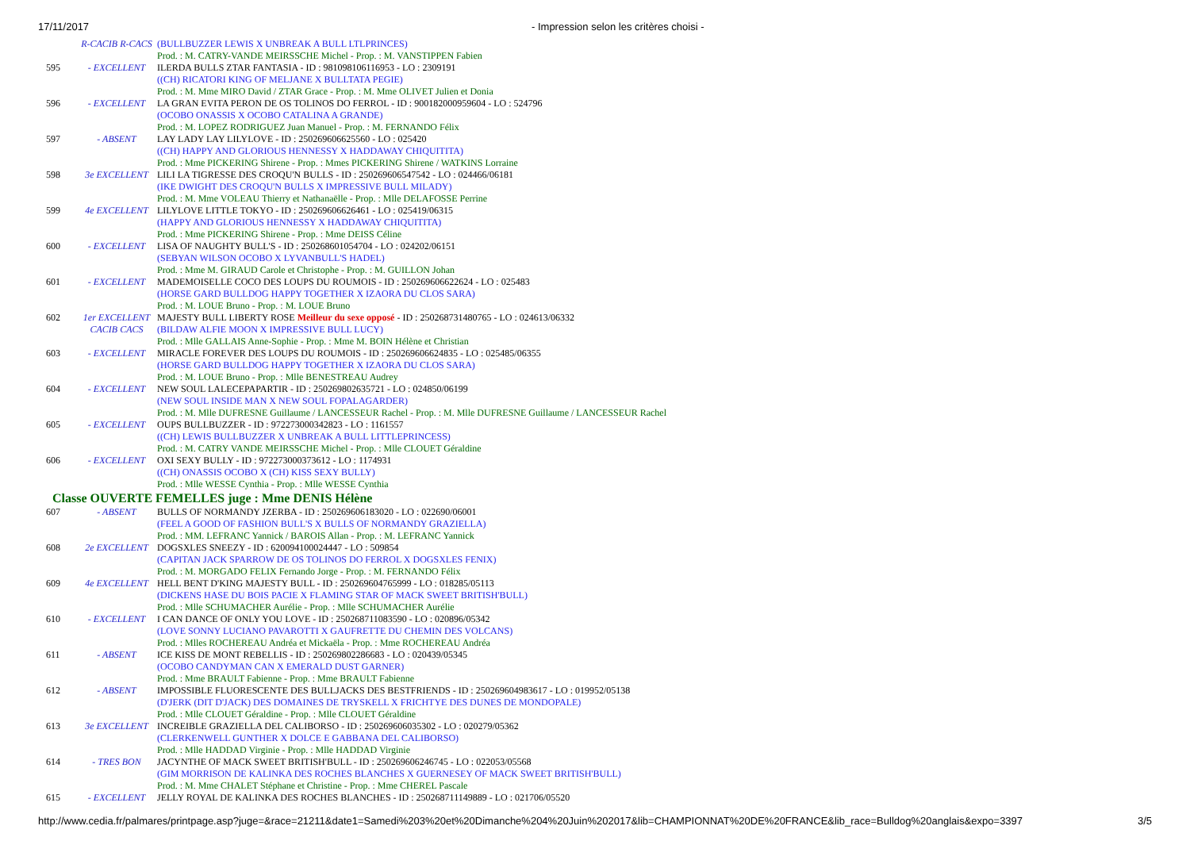17/11/2017 - Impression selon les critères choisi -
| | R-CACIB R-CACS | (BULLBUZZER LEWIS X UNBREAK A BULL LTLPRINCES) |
| | | Prod. : M. CATRY-VANDE MEIRSSCHE Michel - Prop. : M. VANSTIPPEN Fabien |
| 595 | - EXCELLENT | ILERDA BULLS ZTAR FANTASIA - ID : 981098106116953 - LO : 2309191 |
| | | ((CH) RICATORI KING OF MELJANE X BULLTATA PEGIE) |
| | | Prod. : M. Mme MIRO David / ZTAR Grace - Prop. : M. Mme OLIVET Julien et Donia |
| 596 | - EXCELLENT | LA GRAN EVITA PERON DE OS TOLINOS DO FERROL - ID : 900182000959604 - LO : 524796 |
| | | (OCOBO ONASSIS X OCOBO CATALINA A GRANDE) |
| | | Prod. : M. LOPEZ RODRIGUEZ Juan Manuel - Prop. : M. FERNANDO Félix |
| 597 | - ABSENT | LAY LADY LAY LILYLOVE - ID : 250269606625560 - LO : 025420 |
| | | ((CH) HAPPY AND GLORIOUS HENNESSY X HADDAWAY CHIQUITITA) |
| | | Prod. : Mme PICKERING Shirene - Prop. : Mmes PICKERING Shirene / WATKINS Lorraine |
| 598 | 3e EXCELLENT | LILI LA TIGRESSE DES CROQU'N BULLS - ID : 250269606547542 - LO : 024466/06181 |
| | | (IKE DWIGHT DES CROQU'N BULLS X IMPRESSIVE BULL MILADY) |
| | | Prod. : M. Mme VOLEAU Thierry et Nathanaëlle - Prop. : Mlle DELAFOSSE Perrine |
| 599 | 4e EXCELLENT | LILYLOVE LITTLE TOKYO - ID : 250269606626461 - LO : 025419/06315 |
| | | (HAPPY AND GLORIOUS HENNESSY X HADDAWAY CHIQUITITA) |
| | | Prod. : Mme PICKERING Shirene - Prop. : Mme DEISS Céline |
| 600 | - EXCELLENT | LISA OF NAUGHTY BULL'S - ID : 250268601054704 - LO : 024202/06151 |
| | | (SEBYAN WILSON OCOBO X LYVANBULL'S HADEL) |
| | | Prod. : Mme M. GIRAUD Carole et Christophe - Prop. : M. GUILLON Johan |
| 601 | - EXCELLENT | MADEMOISELLE COCO DES LOUPS DU ROUMOIS - ID : 250269606622624 - LO : 025483 |
| | | (HORSE GARD BULLDOG HAPPY TOGETHER X IZAORA DU CLOS SARA) |
| | | Prod. : M. LOUE Bruno - Prop. : M. LOUE Bruno |
| 602 | 1er EXCELLENT | MAJESTY BULL LIBERTY ROSE Meilleur du sexe opposé - ID : 250268731480765 - LO : 024613/06332 |
| | CACIB CACS | (BILDAW ALFIE MOON X IMPRESSIVE BULL LUCY) |
| | | Prod. : Mlle GALLAIS Anne-Sophie - Prop. : Mme M. BOIN Hélène et Christian |
| 603 | - EXCELLENT | MIRACLE FOREVER DES LOUPS DU ROUMOIS - ID : 250269606624835 - LO : 025485/06355 |
| | | (HORSE GARD BULLDOG HAPPY TOGETHER X IZAORA DU CLOS SARA) |
| | | Prod. : M. LOUE Bruno - Prop. : Mlle BENESTREAU Audrey |
| 604 | - EXCELLENT | NEW SOUL LALECEPAPARTIR - ID : 250269802635721 - LO : 024850/06199 |
| | | (NEW SOUL INSIDE MAN X NEW SOUL FOPALAGARDER) |
| | | Prod. : M. Mlle DUFRESNE Guillaume / LANCESSEUR Rachel - Prop. : M. Mlle DUFRESNE Guillaume / LANCESSEUR Rachel |
| 605 | - EXCELLENT | OUPS BULLBUZZER - ID : 972273000342823 - LO : 1161557 |
| | | ((CH) LEWIS BULLBUZZER X UNBREAK A BULL LITTLEPRINCESS) |
| | | Prod. : M. CATRY VANDE MEIRSSCHE Michel - Prop. : Mlle CLOUET Géraldine |
| 606 | - EXCELLENT | OXI SEXY BULLY - ID : 972273000373612 - LO : 1174931 |
| | | ((CH) ONASSIS OCOBO X (CH) KISS SEXY BULLY) |
| | | Prod. : Mlle WESSE Cynthia - Prop. : Mlle WESSE Cynthia |
| Classe OUVERTE FEMELLES juge : Mme DENIS Hélène | | |
| 607 | - ABSENT | BULLS OF NORMANDY JZERBA - ID : 250269606183020 - LO : 022690/06001 |
| | | (FEEL A GOOD OF FASHION BULL'S X BULLS OF NORMANDY GRAZIELLA) |
| | | Prod. : MM. LEFRANC Yannick / BAROIS Allan - Prop. : M. LEFRANC Yannick |
| 608 | 2e EXCELLENT | DOGSXLES SNEEZY - ID : 620094100024447 - LO : 509854 |
| | | (CAPITAN JACK SPARROW DE OS TOLINOS DO FERROL X DOGSXLES FENIX) |
| | | Prod. : M. MORGADO FELIX Fernando Jorge - Prop. : M. FERNANDO Félix |
| 609 | 4e EXCELLENT | HELL BENT D'KING MAJESTY BULL - ID : 250269604765999 - LO : 018285/05113 |
| | | (DICKENS HASE DU BOIS PACIE X FLAMING STAR OF MACK SWEET BRITISH'BULL) |
| | | Prod. : Mlle SCHUMACHER Aurélie - Prop. : Mlle SCHUMACHER Aurélie |
| 610 | - EXCELLENT | I CAN DANCE OF ONLY YOU LOVE - ID : 250268711083590 - LO : 020896/05342 |
| | | (LOVE SONNY LUCIANO PAVAROTTI X GAUFRETTE DU CHEMIN DES VOLCANS) |
| | | Prod. : Mlles ROCHEREAU Andréa et Mickaëla - Prop. : Mme ROCHEREAU Andréa |
| 611 | - ABSENT | ICE KISS DE MONT REBELLIS - ID : 250269802286683 - LO : 020439/05345 |
| | | (OCOBO CANDYMAN CAN X EMERALD DUST GARNER) |
| | | Prod. : Mme BRAULT Fabienne - Prop. : Mme BRAULT Fabienne |
| 612 | - ABSENT | IMPOSSIBLE FLUORESCENTE DES BULLJACKS DES BESTFRIENDS - ID : 250269604983617 - LO : 019952/05138 |
| | | (D'JERK (DIT D'JACK) DES DOMAINES DE TRYSKELL X FRICHTYE DES DUNES DE MONDOPALE) |
| | | Prod. : Mlle CLOUET Géraldine - Prop. : Mlle CLOUET Géraldine |
| 613 | 3e EXCELLENT | INCREIBLE GRAZIELLA DEL CALIBORSO - ID : 250269606035302 - LO : 020279/05362 |
| | | (CLERKENWELL GUNTHER X DOLCE E GABBANA DEL CALIBORSO) |
| | | Prod. : Mlle HADDAD Virginie - Prop. : Mlle HADDAD Virginie |
| 614 | - TRES BON | JACYNTHE OF MACK SWEET BRITISH'BULL - ID : 250269606246745 - LO : 022053/05568 |
| | | (GIM MORRISON DE KALINKA DES ROCHES BLANCHES X GUERNESEY OF MACK SWEET BRITISH'BULL) |
| | | Prod. : M. Mme CHALET Stéphane et Christine - Prop. : Mme CHEREL Pascale |
| 615 | - EXCELLENT | JELLY ROYAL DE KALINKA DES ROCHES BLANCHES - ID : 250268711149889 - LO : 021706/05520 |
http://www.cedia.fr/palmares/printpage.asp?juge=&race=21211&date1=Samedi%203%20et%20Dimanche%204%20Juin%202017&lib=CHAMPIONNAT%20DE%20FRANCE&lib_race=Bulldog%20anglais&expo=3397 3/5